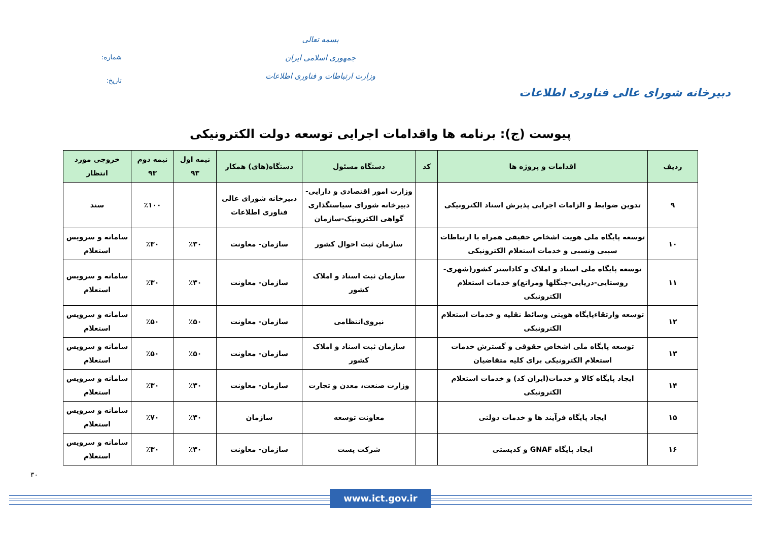دبیرخانه شورای عالی فناوری اطلاعات
بسمه تعالی
جمهوری اسلامی ایران
وزارت ارتباطات و فناوری اطلاعات
شماره:
تاریخ:
پیوست (ج): برنامه ها واقدامات اجرایی توسعه دولت الکترونیکی
| ردیف | اقدامات و پروژه ها | کد | دستگاه مسئول | دستگاه(های) همکار | نیمه اول ۹۳ | نیمه دوم ۹۳ | خروجی مورد انتظار |
| --- | --- | --- | --- | --- | --- | --- | --- |
| ۹ | تدوین ضوابط و الزامات اجرایی پذیرش اسناد الکترونیکی | | وزارت امور اقتصادی و دارایی- دبیرخانه شورای سیاستگذاری گواهی الکترونیک-سازمان | دبیرخانه شورای عالی فناوری اطلاعات | | ٪۱۰۰ | سند |
| ۱۰ | توسعه پایگاه ملی هویت اشخاص حقیقی همراه با ارتباطات سببی ونسبی و خدمات استعلام الکترونیکی | | سازمان ثبت احوال کشور | سازمان- معاونت | ٪۳۰ | ٪۳۰ | سامانه و سرویس استعلام |
| ۱۱ | توسعه پایگاه ملی اسناد و املاک و کاداستر کشور(شهری- روستایی-دریایی-جنگلها ومراتع)و خدمات استعلام الکترونیکی | | سازمان ثبت اسناد و املاک کشور | سازمان- معاونت | ٪۳۰ | ٪۳۰ | سامانه و سرویس استعلام |
| ۱۲ | توسعه وارتقاءپایگاه هویتی وسائط نقلیه و خدمات استعلام الکترونیکی | | نیروی‌انتظامی | سازمان- معاونت | ٪۵۰ | ٪۵۰ | سامانه و سرویس استعلام |
| ۱۳ | توسعه پایگاه ملی اشخاص حقوقی و گسترش خدمات استعلام الکترونیکی برای کلیه متقاضیان | | سازمان ثبت اسناد و املاک کشور | سازمان- معاونت | ٪۵۰ | ٪۵۰ | سامانه و سرویس استعلام |
| ۱۴ | ایجاد پایگاه کالا و خدمات(ایران کد) و خدمات استعلام الکترونیکی | | وزارت صنعت، معدن و تجارت | سازمان- معاونت | ٪۳۰ | ٪۳۰ | سامانه و سرویس استعلام |
| ۱۵ | ایجاد پایگاه فرآیند ها و خدمات دولتی | | معاونت توسعه | سازمان | ٪۳۰ | ٪۷۰ | سامانه و سرویس استعلام |
| ۱۶ | ایجاد پایگاه GNAF و کدپستی | | شرکت پست | سازمان- معاونت | ٪۳۰ | ٪۳۰ | سامانه و سرویس استعلام |
۳۰
www.ict.gov.ir